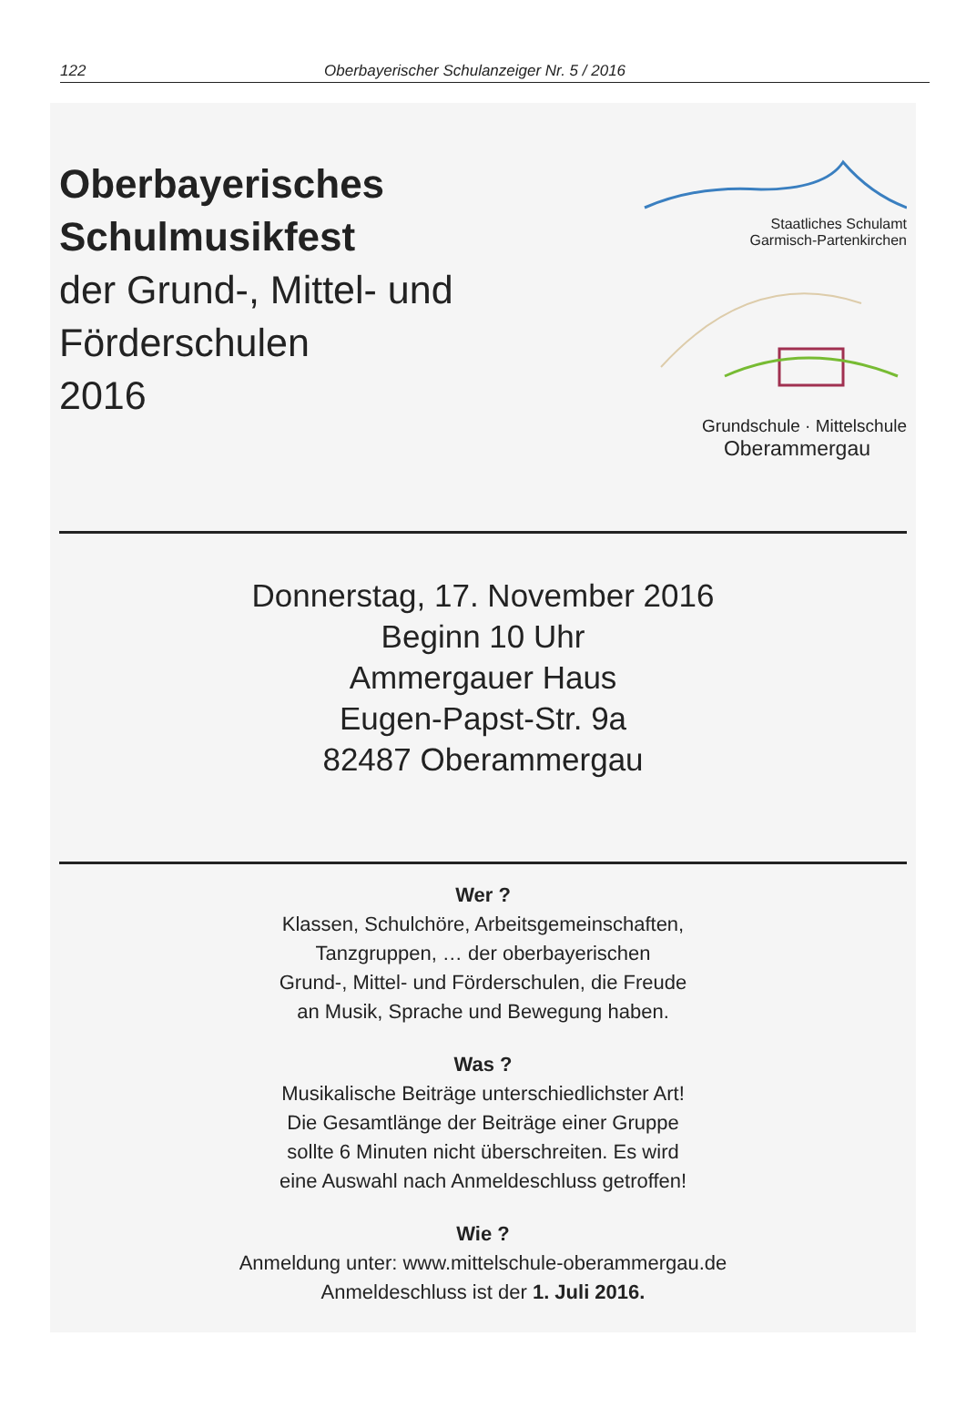122 Oberbayerischer Schulanzeiger Nr. 5 / 2016
Oberbayerisches
Schulmusikfest
der Grund-, Mittel- und
Förderschulen
2016
Staatliches Schulamt
Garmisch-Partenkirchen
Grundschule · Mittelschule
Oberammergau
Donnerstag, 17. November 2016
Beginn 10 Uhr
Ammergauer Haus
Eugen-Papst-Str. 9a
82487 Oberammergau
Wer ?
Klassen, Schulchöre, Arbeitsgemeinschaften,
Tanzgruppen, … der oberbayerischen
Grund-, Mittel- und Förderschulen, die Freude
an Musik, Sprache und Bewegung haben.
Was ?
Musikalische Beiträge unterschiedlichster Art!
Die Gesamtlänge der Beiträge einer Gruppe
sollte 6 Minuten nicht überschreiten. Es wird
eine Auswahl nach Anmeldeschluss getroffen!
Wie ?
Anmeldung unter: www.mittelschule-oberammergau.de
Anmeldeschluss ist der 1. Juli 2016.